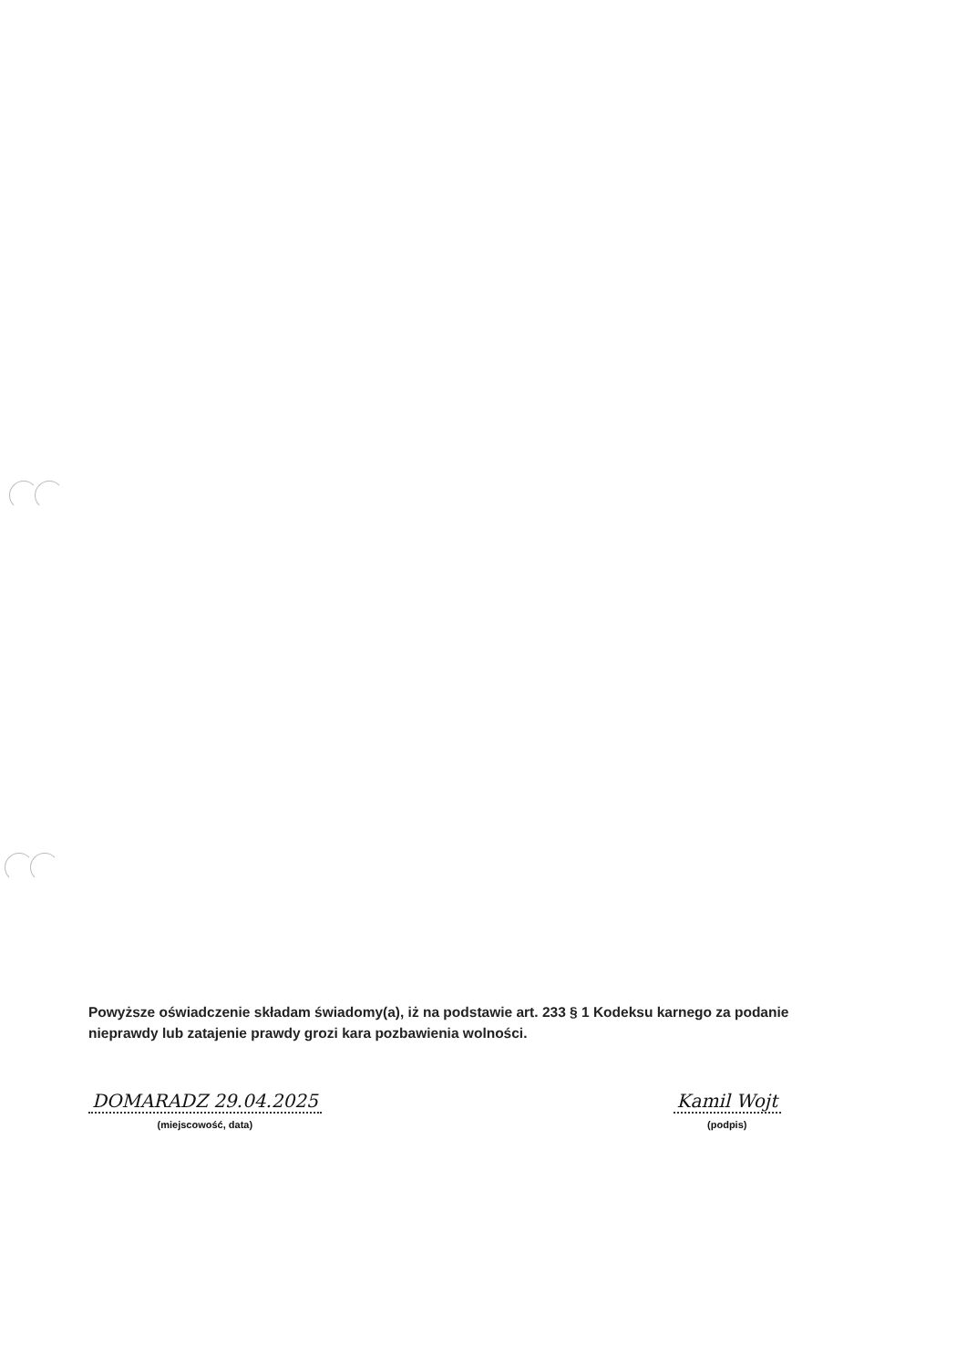Powyższe oświadczenie składam świadomy(a), iż na podstawie art. 233 § 1 Kodeksu karnego za podanie nieprawdy lub zatajenie prawdy grozi kara pozbawienia wolności.
DOMARADZ 29.04.2025
(miejscowość, data)
Kamil Wojt
(podpis)